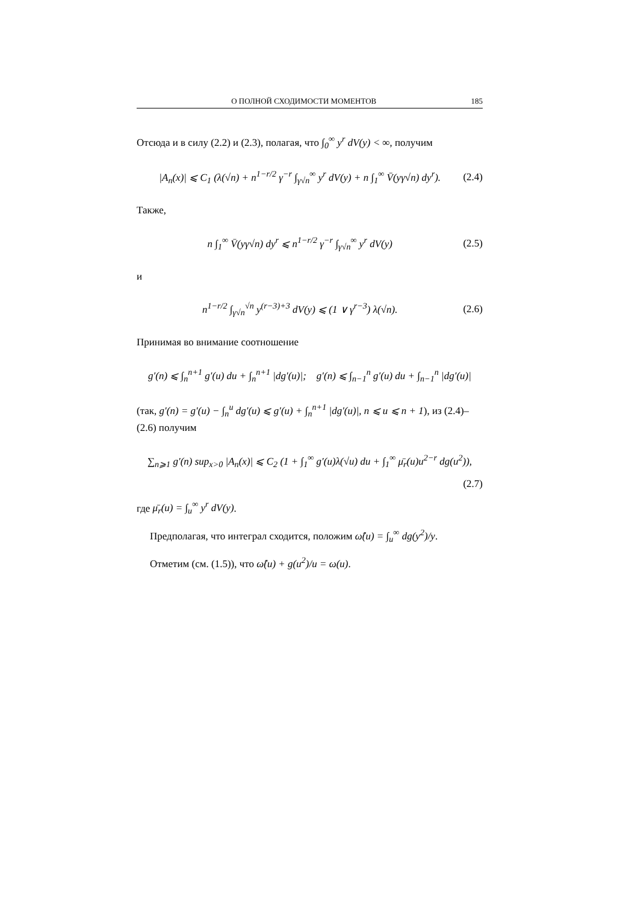О ПОЛНОЙ СХОДИМОСТИ МОМЕНТОВ 185
Отсюда и в силу (2.2) и (2.3), полагая, что ∫<sub>0</sub><sup>∞</sup> y<sup>r</sup> dV(y) < ∞, получим
|A<sub>n</sub>(x)| ⩽ C<sub>1</sub> (λ(√n) + n<sup>1−r/2</sup> γ<sup>−r</sup> ∫<sub>γ√n</sub><sup>∞</sup> y<sup>r</sup> dV(y) + n ∫<sub>1</sub><sup>∞</sup> V̄(yγ√n) dy<sup>r</sup>). (2.4)
Также,
n ∫<sub>1</sub><sup>∞</sup> V̄(yγ√n) dy<sup>r</sup> ⩽ n<sup>1−r/2</sup> γ<sup>−r</sup> ∫<sub>γ√n</sub><sup>∞</sup> y<sup>r</sup> dV(y) (2.5)
и
n<sup>1−r/2</sup> ∫<sub>γ√n</sub><sup>√n</sup> y<sup>(r−3)+3</sup> dV(y) ⩽ (1 ∨ γ<sup>r−3</sup>) λ(√n). (2.6)
Принимая во внимание соотношение
g′(n) ⩽ ∫<sub>n</sub><sup>n+1</sup> g′(u) du + ∫<sub>n</sub><sup>n+1</sup> |dg′(u)|; g′(n) ⩽ ∫<sub>n−1</sub><sup>n</sup> g′(u) du + ∫<sub>n−1</sub><sup>n</sup> |dg′(u)|
(так, g′(n) = g′(u) − ∫<sub>n</sub><sup>u</sup> dg′(u) ⩽ g′(u) + ∫<sub>n</sub><sup>n+1</sup> |dg′(u)|, n ⩽ u ⩽ n + 1), из (2.4)–(2.6) получим
∑<sub>n⩾1</sub> g′(n) sup<sub>x>0</sub> |A<sub>n</sub>(x)| ⩽ C<sub>2</sub> (1 + ∫<sub>1</sub><sup>∞</sup> g′(u)λ(√u) du + ∫<sub>1</sub><sup>∞</sup> μ̄<sub>r</sub>(u)u<sup>2−r</sup> dg(u<sup>2</sup>)),
(2.7)
где μ̄<sub>r</sub>(u) = ∫<sub>u</sub><sup>∞</sup> y<sup>r</sup> dV(y).
Предполагая, что интеграл сходится, положим ω̂(u) = ∫<sub>u</sub><sup>∞</sup> dg(y<sup>2</sup>)/y.
Отметим (см. (1.5)), что ω̂(u) + g(u<sup>2</sup>)/u = ω(u).